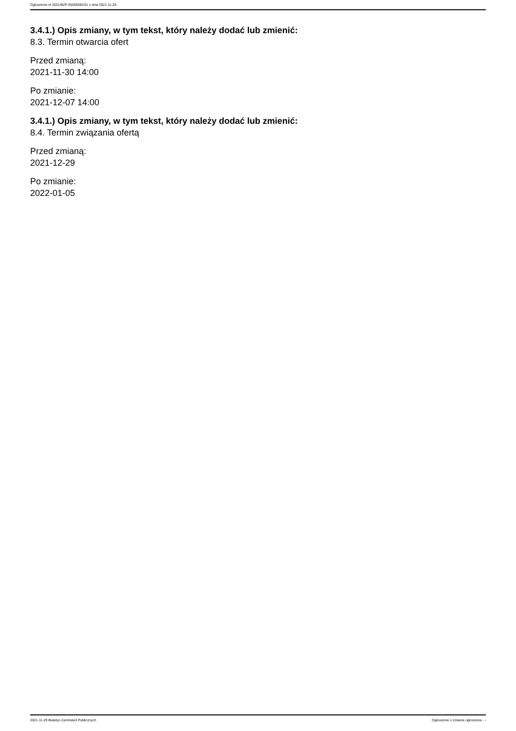Ogłoszenie nr 2021/BZP 00289382/01 z dnia 2021-11-29
3.4.1.) Opis zmiany, w tym tekst, który należy dodać lub zmienić:
8.3. Termin otwarcia ofert
Przed zmianą:
2021-11-30 14:00
Po zmianie:
2021-12-07 14:00
3.4.1.) Opis zmiany, w tym tekst, który należy dodać lub zmienić:
8.4. Termin związania ofertą
Przed zmianą:
2021-12-29
Po zmianie:
2022-01-05
2021-11-29 Biuletyn Zamówień Publicznych Ogłoszenie o zmianie ogłoszenia - -